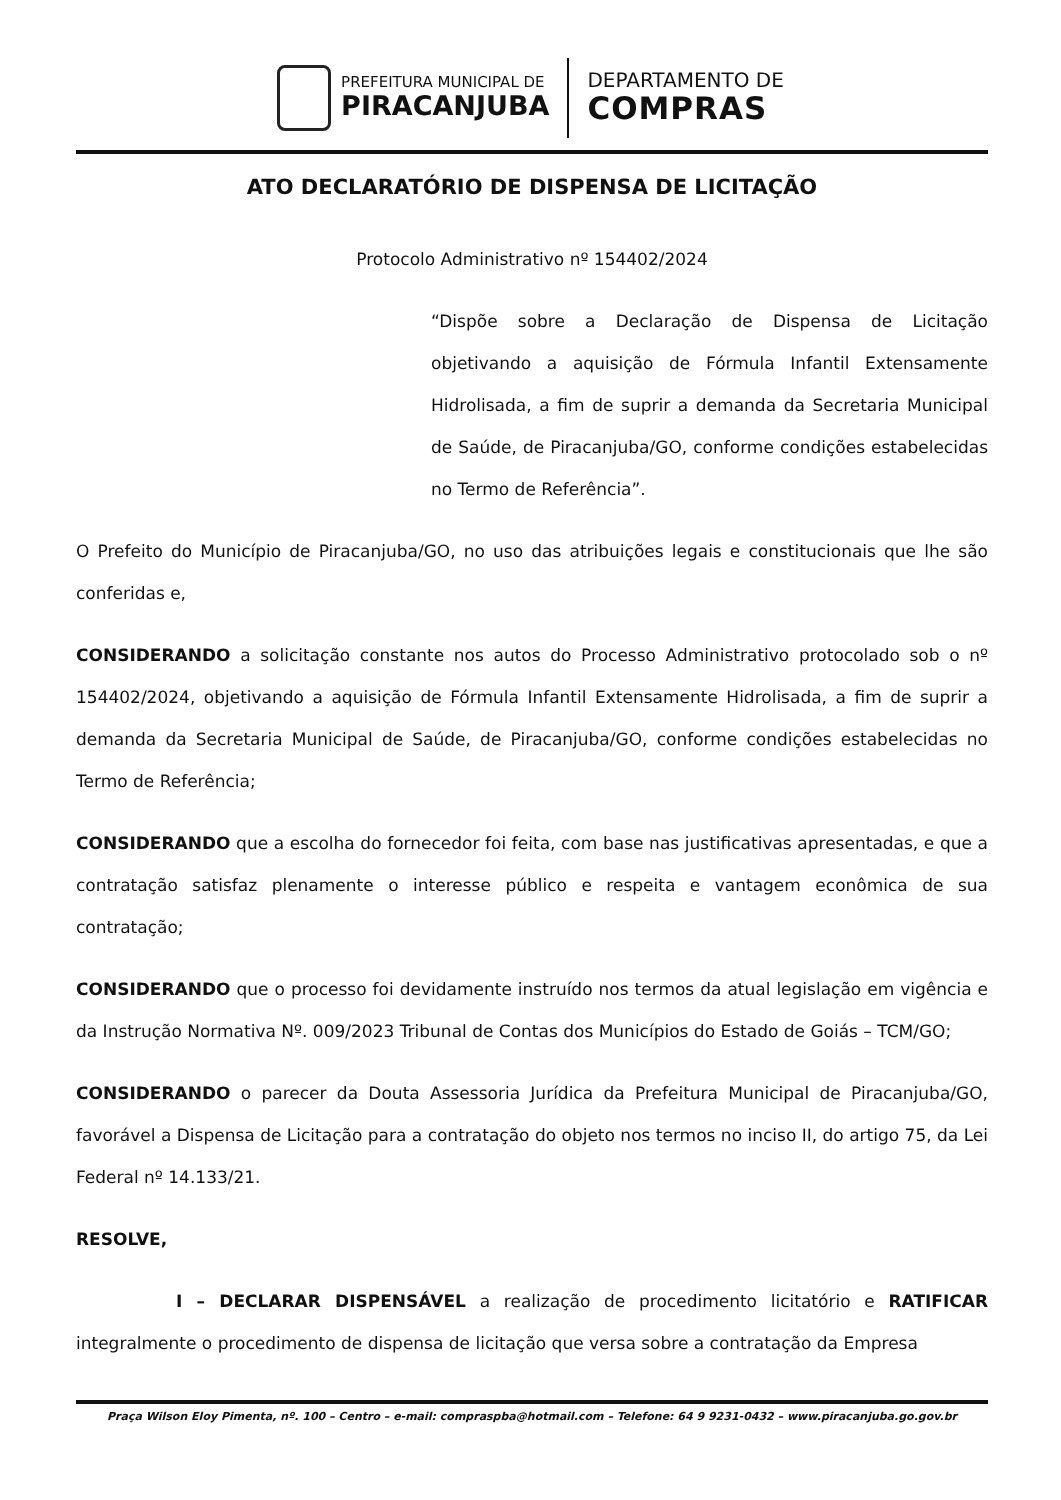PREFEITURA MUNICIPAL DE
PIRACANJUBA
DEPARTAMENTO DE
COMPRAS
ATO DECLARATÓRIO DE DISPENSA DE LICITAÇÃO
Protocolo Administrativo nº 154402/2024
“Dispõe sobre a Declaração de Dispensa de Licitação objetivando a aquisição de Fórmula Infantil Extensamente Hidrolisada, a fim de suprir a demanda da Secretaria Municipal de Saúde, de Piracanjuba/GO, conforme condições estabelecidas no Termo de Referência”.
O Prefeito do Município de Piracanjuba/GO, no uso das atribuições legais e constitucionais que lhe são conferidas e,
CONSIDERANDO a solicitação constante nos autos do Processo Administrativo protocolado sob o nº 154402/2024, objetivando a aquisição de Fórmula Infantil Extensamente Hidrolisada, a fim de suprir a demanda da Secretaria Municipal de Saúde, de Piracanjuba/GO, conforme condições estabelecidas no Termo de Referência;
CONSIDERANDO que a escolha do fornecedor foi feita, com base nas justificativas apresentadas, e que a contratação satisfaz plenamente o interesse público e respeita e vantagem econômica de sua contratação;
CONSIDERANDO que o processo foi devidamente instruído nos termos da atual legislação em vigência e da Instrução Normativa Nº. 009/2023 Tribunal de Contas dos Municípios do Estado de Goiás – TCM/GO;
CONSIDERANDO o parecer da Douta Assessoria Jurídica da Prefeitura Municipal de Piracanjuba/GO, favorável a Dispensa de Licitação para a contratação do objeto nos termos no inciso II, do artigo 75, da Lei Federal nº 14.133/21.
RESOLVE,
I – DECLARAR DISPENSÁVEL a realização de procedimento licitatório e RATIFICAR integralmente o procedimento de dispensa de licitação que versa sobre a contratação da Empresa
Praça Wilson Eloy Pimenta, nº. 100 – Centro – e-mail: compraspba@hotmail.com – Telefone: 64 9 9231-0432 – www.piracanjuba.go.gov.br